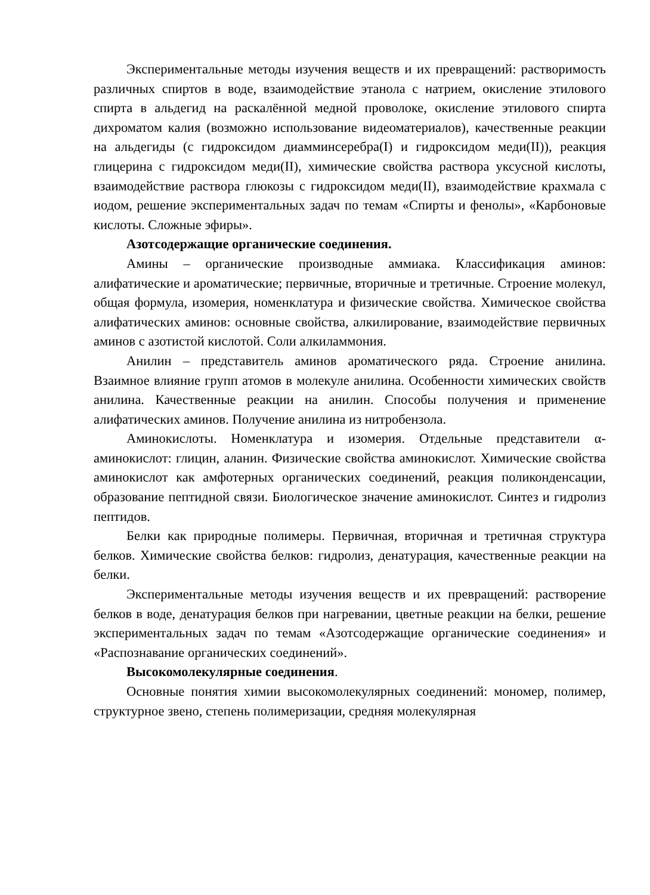Экспериментальные методы изучения веществ и их превращений: растворимость различных спиртов в воде, взаимодействие этанола с натрием, окисление этилового спирта в альдегид на раскалённой медной проволоке, окисление этилового спирта дихроматом калия (возможно использование видеоматериалов), качественные реакции на альдегиды (с гидроксидом диамминсеребра(I) и гидроксидом меди(II)), реакция глицерина с гидроксидом меди(II), химические свойства раствора уксусной кислоты, взаимодействие раствора глюкозы с гидроксидом меди(II), взаимодействие крахмала с иодом, решение экспериментальных задач по темам «Спирты и фенолы», «Карбоновые кислоты. Сложные эфиры».
Азотсодержащие органические соединения.
Амины – органические производные аммиака. Классификация аминов: алифатические и ароматические; первичные, вторичные и третичные. Строение молекул, общая формула, изомерия, номенклатура и физические свойства. Химическое свойства алифатических аминов: основные свойства, алкилирование, взаимодействие первичных аминов с азотистой кислотой. Соли алкиламмония.
Анилин – представитель аминов ароматического ряда. Строение анилина. Взаимное влияние групп атомов в молекуле анилина. Особенности химических свойств анилина. Качественные реакции на анилин. Способы получения и применение алифатических аминов. Получение анилина из нитробензола.
Аминокислоты. Номенклатура и изомерия. Отдельные представители α-аминокислот: глицин, аланин. Физические свойства аминокислот. Химические свойства аминокислот как амфотерных органических соединений, реакция поликонденсации, образование пептидной связи. Биологическое значение аминокислот. Синтез и гидролиз пептидов.
Белки как природные полимеры. Первичная, вторичная и третичная структура белков. Химические свойства белков: гидролиз, денатурация, качественные реакции на белки.
Экспериментальные методы изучения веществ и их превращений: растворение белков в воде, денатурация белков при нагревании, цветные реакции на белки, решение экспериментальных задач по темам «Азотсодержащие органические соединения» и «Распознавание органических соединений».
Высокомолекулярные соединения.
Основные понятия химии высокомолекулярных соединений: мономер, полимер, структурное звено, степень полимеризации, средняя молекулярная